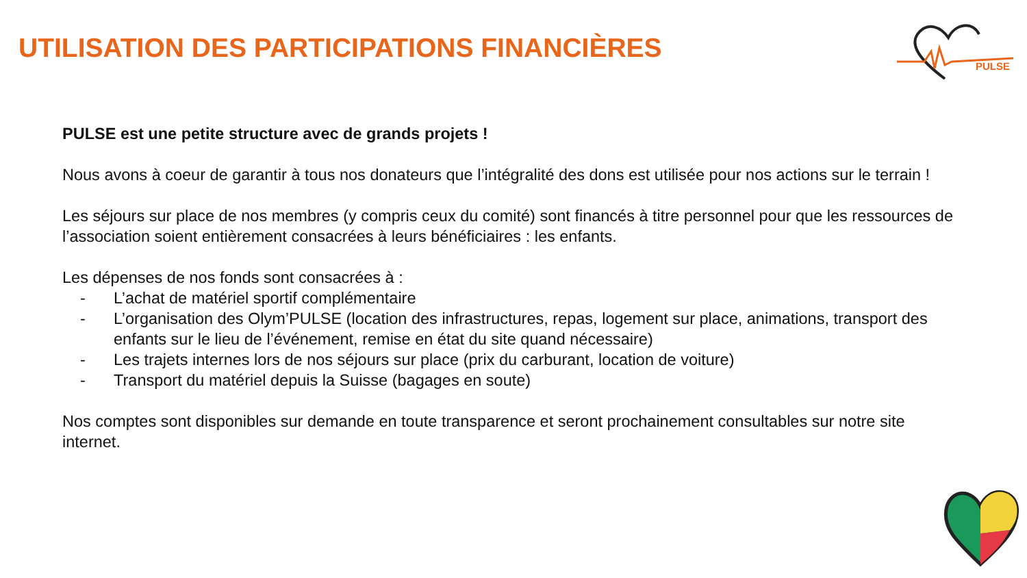UTILISATION DES PARTICIPATIONS FINANCIÈRES
PULSE
PULSE est une petite structure avec de grands projets !
Nous avons à coeur de garantir à tous nos donateurs que l’intégralité des dons est utilisée pour nos actions sur le terrain !
Les séjours sur place de nos membres (y compris ceux du comité) sont financés à titre personnel pour que les ressources de l’association soient entièrement consacrées à leurs bénéficiaires : les enfants.
Les dépenses de nos fonds sont consacrées à :
- L’achat de matériel sportif complémentaire
- L’organisation des Olym’PULSE (location des infrastructures, repas, logement sur place, animations, transport des enfants sur le lieu de l’événement, remise en état du site quand nécessaire)
- Les trajets internes lors de nos séjours sur place (prix du carburant, location de voiture)
- Transport du matériel depuis la Suisse (bagages en soute)
Nos comptes sont disponibles sur demande en toute transparence et seront prochainement consultables sur notre site internet.